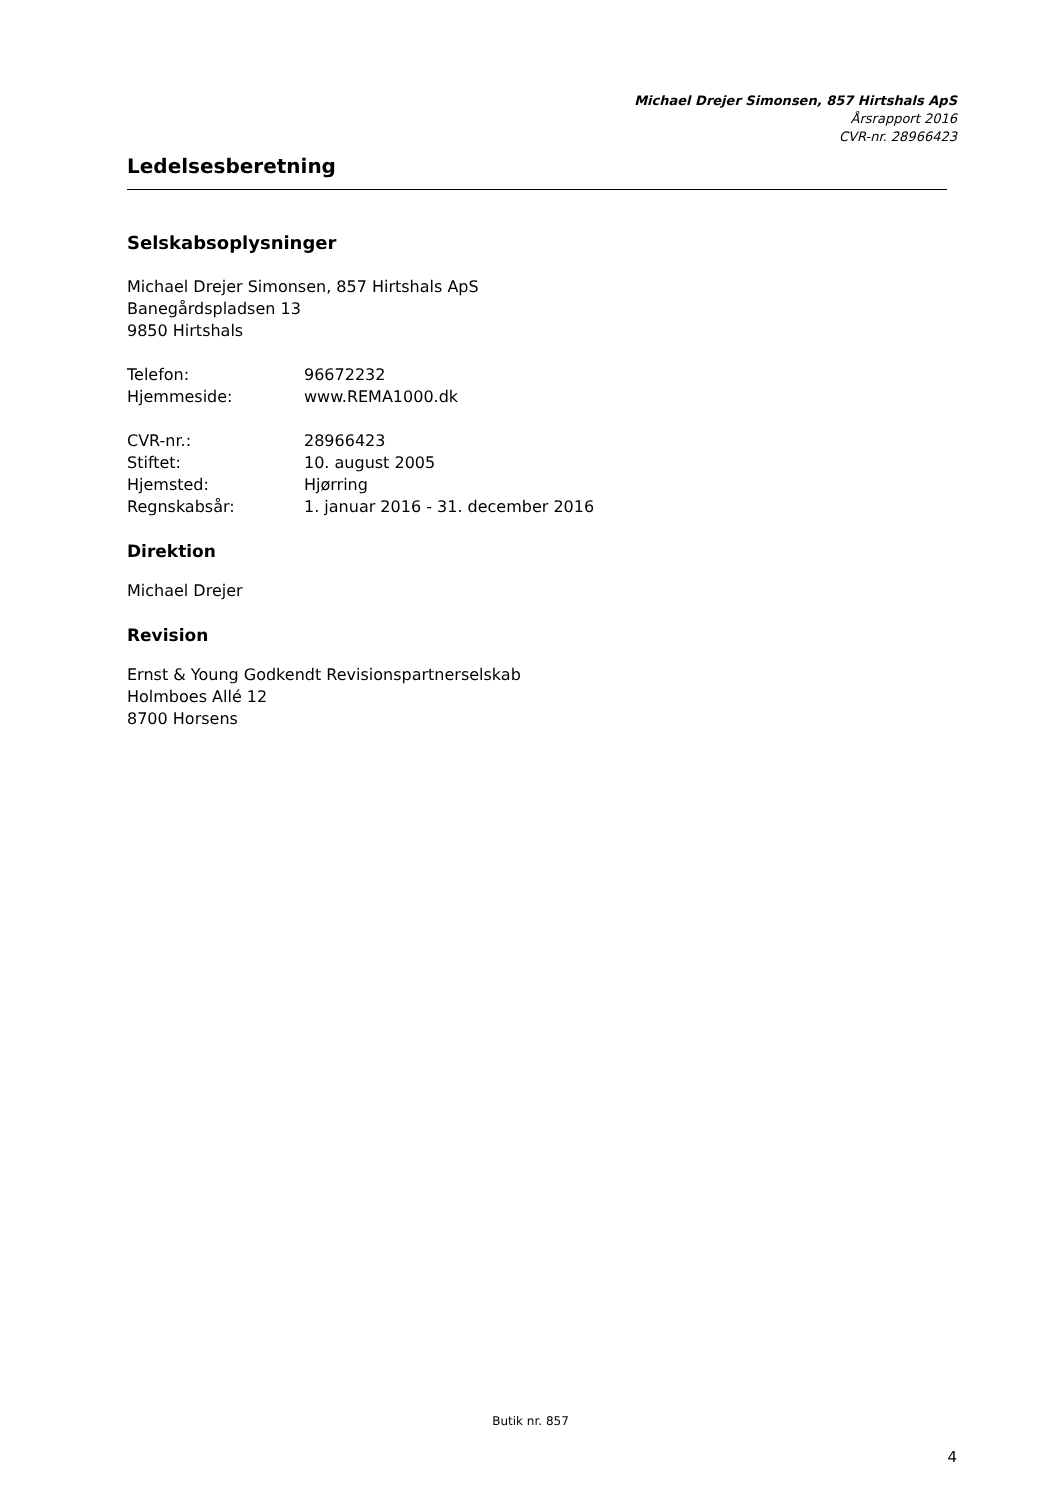Michael Drejer Simonsen, 857 Hirtshals ApS
Årsrapport 2016
CVR-nr. 28966423
Ledelsesberetning
Selskabsoplysninger
Michael Drejer Simonsen, 857 Hirtshals ApS
Banegårdspladsen 13
9850 Hirtshals
| Telefon: | 96672232 |
| Hjemmeside: | www.REMA1000.dk |
| CVR-nr.: | 28966423 |
| Stiftet: | 10. august 2005 |
| Hjemsted: | Hjørring |
| Regnskabsår: | 1. januar 2016 - 31. december 2016 |
Direktion
Michael Drejer
Revision
Ernst & Young Godkendt Revisionspartnerselskab
Holmboes Allé 12
8700 Horsens
Butik nr. 857
4